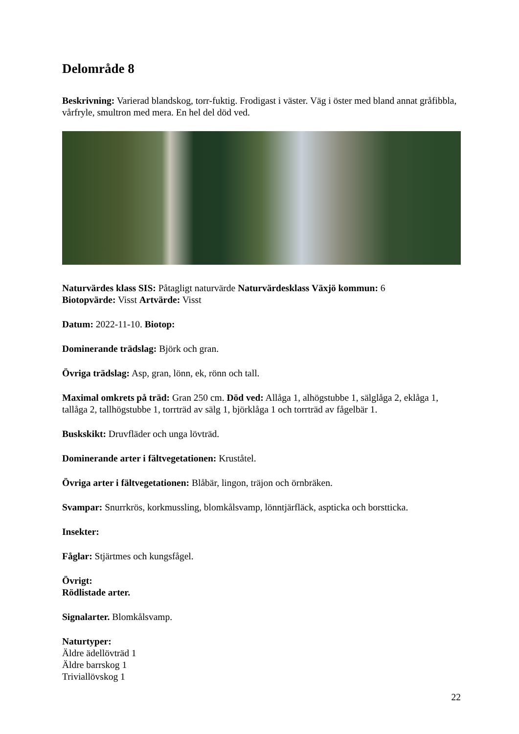Delområde 8
Beskrivning: Varierad blandskog, torr-fuktig. Frodigast i väster. Väg i öster med bland annat gråfibbla, vårfryle, smultron med mera. En hel del död ved.
Naturvärdes klass SIS: Påtagligt naturvärde Naturvärdesklass Växjö kommun: 6
Biotopvärde: Visst Artvärde: Visst
Datum: 2022-11-10. Biotop:
Dominerande trädslag: Björk och gran.
Övriga trädslag: Asp, gran, lönn, ek, rönn och tall.
Maximal omkrets på träd: Gran 250 cm. Död ved: Allåga 1, alhögstubbe 1, sälglåga 2, eklåga 1, tallåga 2, tallhögstubbe 1, torrträd av sälg 1, björklåga 1 och torrträd av fågelbär 1.
Buskskikt: Druvfläder och unga lövträd.
Dominerande arter i fältvegetationen: Kruståtel.
Övriga arter i fältvegetationen: Blåbär, lingon, träjon och örnbräken.
Svampar: Snurrkrös, korkmussling, blomkålsvamp, lönntjärfläck, aspticka och borstticka.
Insekter:
Fåglar: Stjärtmes och kungsfågel.
Övrigt:
Rödlistade arter.
Signalarter. Blomkålsvamp.
Naturtyper:
Äldre ädellövträd 1
Äldre barrskog 1
Triviallövskog 1
22